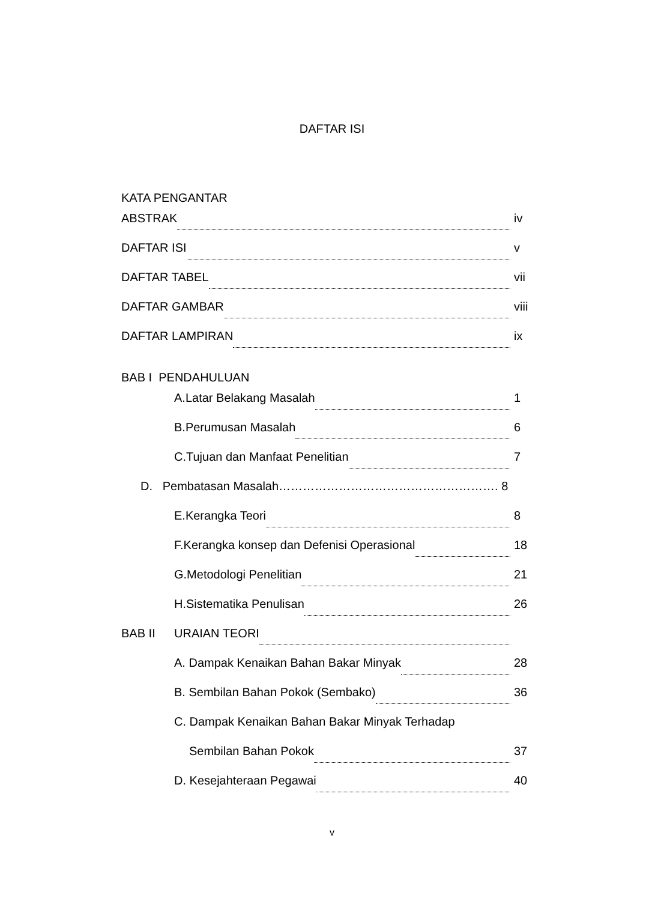DAFTAR ISI
KATA PENGANTAR
ABSTRAK iv
DAFTAR ISI v
DAFTAR TABEL vii
DAFTAR GAMBAR viii
DAFTAR LAMPIRAN ix
BAB I PENDAHULUAN
A.Latar Belakang Masalah 1
B.Perumusan Masalah 6
C.Tujuan dan Manfaat Penelitian 7
D. Pembatasan Masalah………………………………………………. 8
E.Kerangka Teori 8
F.Kerangka konsep dan Defenisi Operasional 18
G.Metodologi Penelitian 21
H.Sistematika Penulisan 26
BAB II URAIAN TEORI
A. Dampak Kenaikan Bahan Bakar Minyak 28
B. Sembilan Bahan Pokok (Sembako) 36
C. Dampak Kenaikan Bahan Bakar Minyak Terhadap
Sembilan Bahan Pokok 37
D. Kesejahteraan Pegawai 40
v